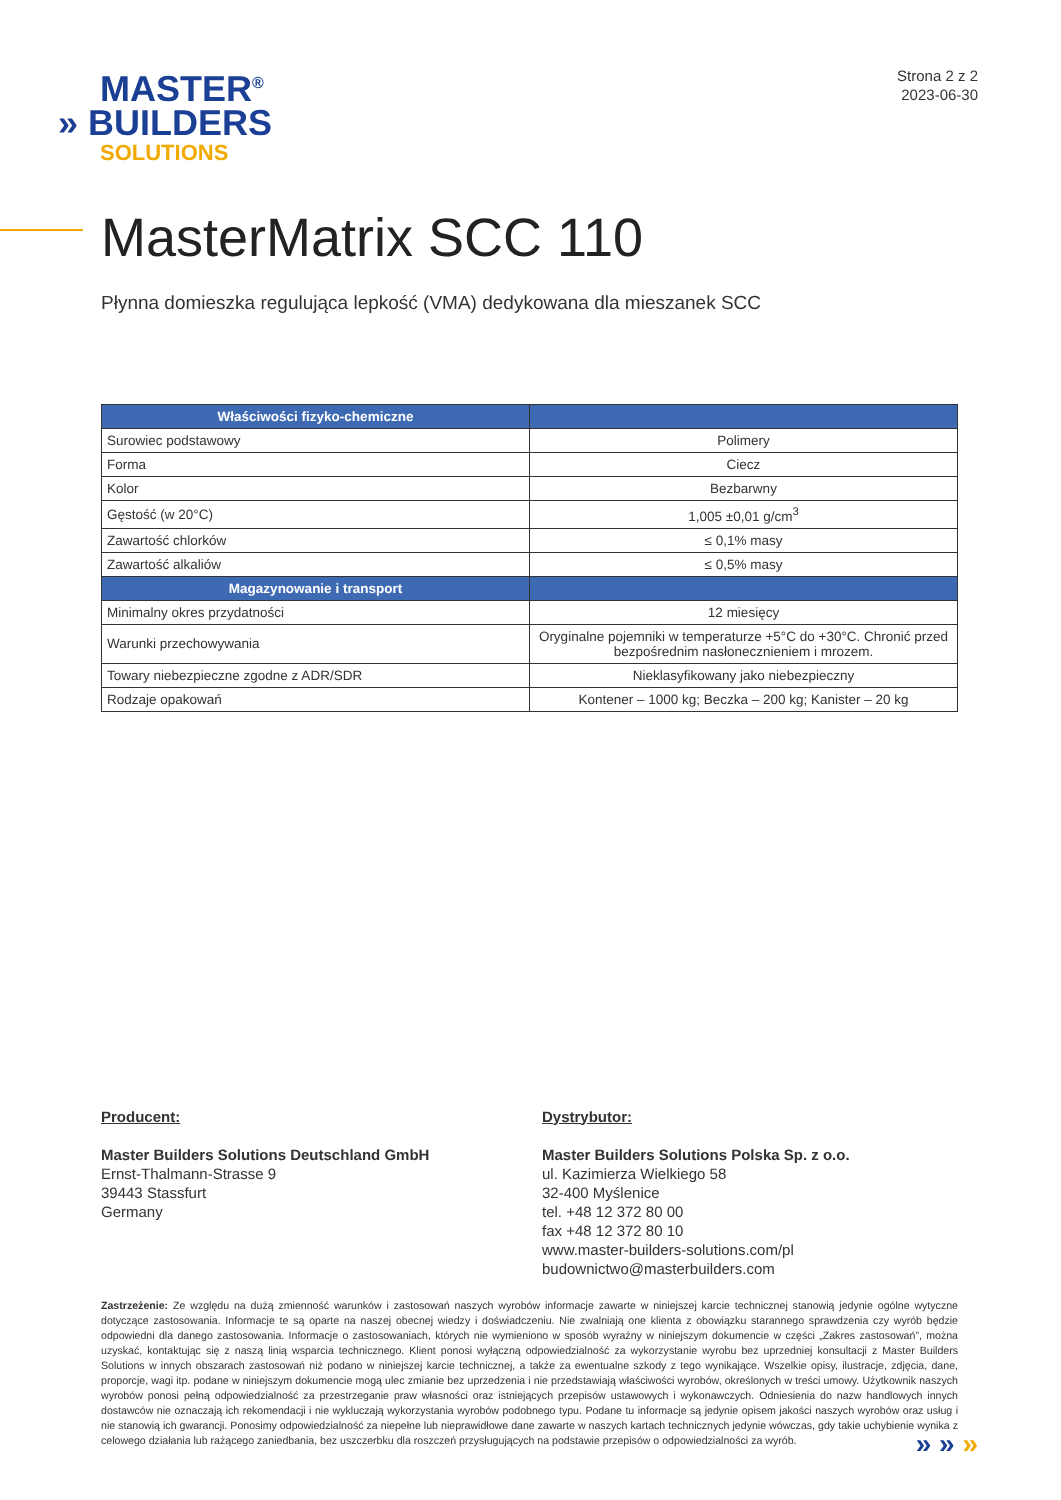MASTER<sup>®</sup>
» BUILDERS
SOLUTIONS
Strona 2 z 2
2023-06-30
MasterMatrix SCC 110
Płynna domieszka regulująca lepkość (VMA) dedykowana dla mieszanek SCC
| Właściwości fizyko-chemiczne | |
| --- | --- |
| Surowiec podstawowy | Polimery |
| Forma | Ciecz |
| Kolor | Bezbarwny |
| Gęstość (w 20°C) | 1,005 ±0,01 g/cm<sup>3</sup> |
| Zawartość chlorków | ≤ 0,1% masy |
| Zawartość alkaliów | ≤ 0,5% masy |
| Magazynowanie i transport | |
| Minimalny okres przydatności | 12 miesięcy |
| Warunki przechowywania | Oryginalne pojemniki w temperaturze +5°C do +30°C. Chronić przed bezpośrednim nasłonecznieniem i mrozem. |
| Towary niebezpieczne zgodne z ADR/SDR | Nieklasyfikowany jako niebezpieczny |
| Rodzaje opakowań | Kontener – 1000 kg; Beczka – 200 kg; Kanister – 20 kg |
Producent:
Master Builders Solutions Deutschland GmbH
Ernst-Thalmann-Strasse 9
39443 Stassfurt
Germany
Dystrybutor:
Master Builders Solutions Polska Sp. z o.o.
ul. Kazimierza Wielkiego 58
32-400 Myślenice
tel. +48 12 372 80 00
fax +48 12 372 80 10
www.master-builders-solutions.com/pl
budownictwo@masterbuilders.com
Zastrzeżenie: Ze względu na dużą zmienność warunków i zastosowań naszych wyrobów informacje zawarte w niniejszej karcie technicznej stanowią jedynie ogólne wytyczne dotyczące zastosowania. Informacje te są oparte na naszej obecnej wiedzy i doświadczeniu. Nie zwalniają one klienta z obowiązku starannego sprawdzenia czy wyrób będzie odpowiedni dla danego zastosowania. Informacje o zastosowaniach, których nie wymieniono w sposób wyraźny w niniejszym dokumencie w części „Zakres zastosowań”, można uzyskać, kontaktując się z naszą linią wsparcia technicznego. Klient ponosi wyłączną odpowiedzialność za wykorzystanie wyrobu bez uprzedniej konsultacji z Master Builders Solutions w innych obszarach zastosowań niż podano w niniejszej karcie technicznej, a także za ewentualne szkody z tego wynikające. Wszelkie opisy, ilustracje, zdjęcia, dane, proporcje, wagi itp. podane w niniejszym dokumencie mogą ulec zmianie bez uprzedzenia i nie przedstawiają właściwości wyrobów, określonych w treści umowy. Użytkownik naszych wyrobów ponosi pełną odpowiedzialność za przestrzeganie praw własności oraz istniejących przepisów ustawowych i wykonawczych. Odniesienia do nazw handlowych innych dostawców nie oznaczają ich rekomendacji i nie wykluczają wykorzystania wyrobów podobnego typu. Podane tu informacje są jedynie opisem jakości naszych wyrobów oraz usług i nie stanowią ich gwarancji. Ponosimy odpowiedzialność za niepełne lub nieprawidłowe dane zawarte w naszych kartach technicznych jedynie wówczas, gdy takie uchybienie wynika z celowego działania lub rażącego zaniedbania, bez uszczerbku dla roszczeń przysługujących na podstawie przepisów o odpowiedzialności za wyrób.
» » »